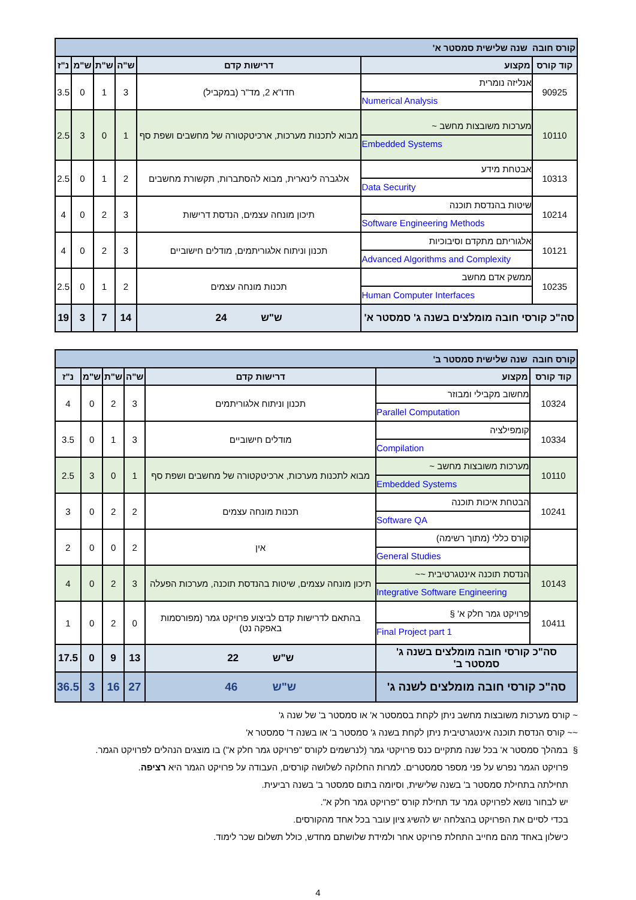| קורס חובה שנה שלישית סמסטר א' | | | | | | |
| קוד קורס | מקצוע | דרישות קדם | ש"ה | ש"ת | ש"מ | נ"ז |
| 90925 | אנליזה נומרית Numerical Analysis | חדו"א 2, מד"ר (במקביל) | 3 | 1 | 0 | 3.5 |
| 10110 | מערכות משובצות מחשב ~ Embedded Systems | מבוא לתכנות מערכות, ארכיטקטורה של מחשבים ושפת סף | 1 | 0 | 3 | 2.5 |
| 10313 | אבטחת מידע Data Security | אלגברה לינארית, מבוא להסתברות, תקשורת מחשבים | 2 | 1 | 0 | 2.5 |
| 10214 | שיטות בהנדסת תוכנה Software Engineering Methods | תיכון מונחה עצמים, הנדסת דרישות | 3 | 2 | 0 | 4 |
| 10121 | אלגוריתם מתקדם וסיבוכיות Advanced Algorithms and Complexity | תכנון וניתוח אלגוריתמים, מודלים חישוביים | 3 | 2 | 0 | 4 |
| 10235 | ממשק אדם מחשב Human Computer Interfaces | תכנות מונחה עצמים | 2 | 1 | 0 | 2.5 |
| סה"כ קורסי חובה מומלצים בשנה ג' סמסטר א' | | ש"ש 24 | 14 | 7 | 3 | 19 |
| קורס חובה שנה שלישית סמסטר ב' | | | | | | |
| קוד קורס | מקצוע | דרישות קדם | ש"ה | ש"ת | ש"מ | נ"ז |
| 10324 | מחשוב מקבילי ומבוזר Parallel Computation | תכנון וניתוח אלגוריתמים | 3 | 2 | 0 | 4 |
| 10334 | קומפילציה Compilation | מודלים חישוביים | 3 | 1 | 0 | 3.5 |
| 10110 | מערכות משובצות מחשב ~ Embedded Systems | מבוא לתכנות מערכות, ארכיטקטורה של מחשבים ושפת סף | 1 | 0 | 3 | 2.5 |
| 10241 | הבטחת איכות תוכנה Software QA | תכנות מונחה עצמים | 2 | 2 | 0 | 3 |
| | קורס כללי (מתוך רשימה) General Studies | אין | 2 | 0 | 0 | 2 |
| 10143 | הנדסת תוכנה אינטגרטיבית ~~ Integrative Software Engineering | תיכון מונחה עצמים, שיטות בהנדסת תוכנה, מערכות הפעלה | 3 | 2 | 0 | 4 |
| 10411 | פרויקט גמר חלק א' § Final Project part 1 | בהתאם לדרישות קדם לביצוע פרויקט גמר (מפורסמות באפקה נט) | 0 | 2 | 0 | 1 |
| סה"כ קורסי חובה מומלצים בשנה ג' סמסטר ב' | | ש"ש 22 | 13 | 9 | 0 | 17.5 |
| סה"כ קורסי חובה מומלצים לשנה ג' | | ש"ש 46 | 27 | 16 | 3 | 36.5 |
~ קורס מערכות משובצות מחשב ניתן לקחת בסמסטר א' או סמסטר ב' של שנה ג'
~~ קורס הנדסת תוכנה אינטגרטיבית ניתן לקחת בשנה ג' סמסטר ב' או בשנה ד' סמסטר א'
§ במהלך סמסטר א' בכל שנה מתקיים כנס פרויקטי גמר (לנרשמים לקורס "פרויקט גמר חלק א") בו מוצגים הנהלים לפרויקט הגמר.
פרויקט הגמר נפרש על פני מספר סמסטרים. למרות החלוקה לשלושה קורסים, העבודה על פרויקט הגמר היא רציפה.
תחילתה בתחילת סמסטר ב' בשנה שלישית, וסיומה בתום סמסטר ב' בשנה רביעית.
יש לבחור נושא לפרויקט גמר עד תחילת קורס "פרויקט גמר חלק א".
בכדי לסיים את הפרויקט בהצלחה יש להשיג ציון עובר בכל אחד מהקורסים.
כישלון באחד מהם מחייב התחלת פרויקט אחר ולמידת שלושתם מחדש, כולל תשלום שכר לימוד.
4